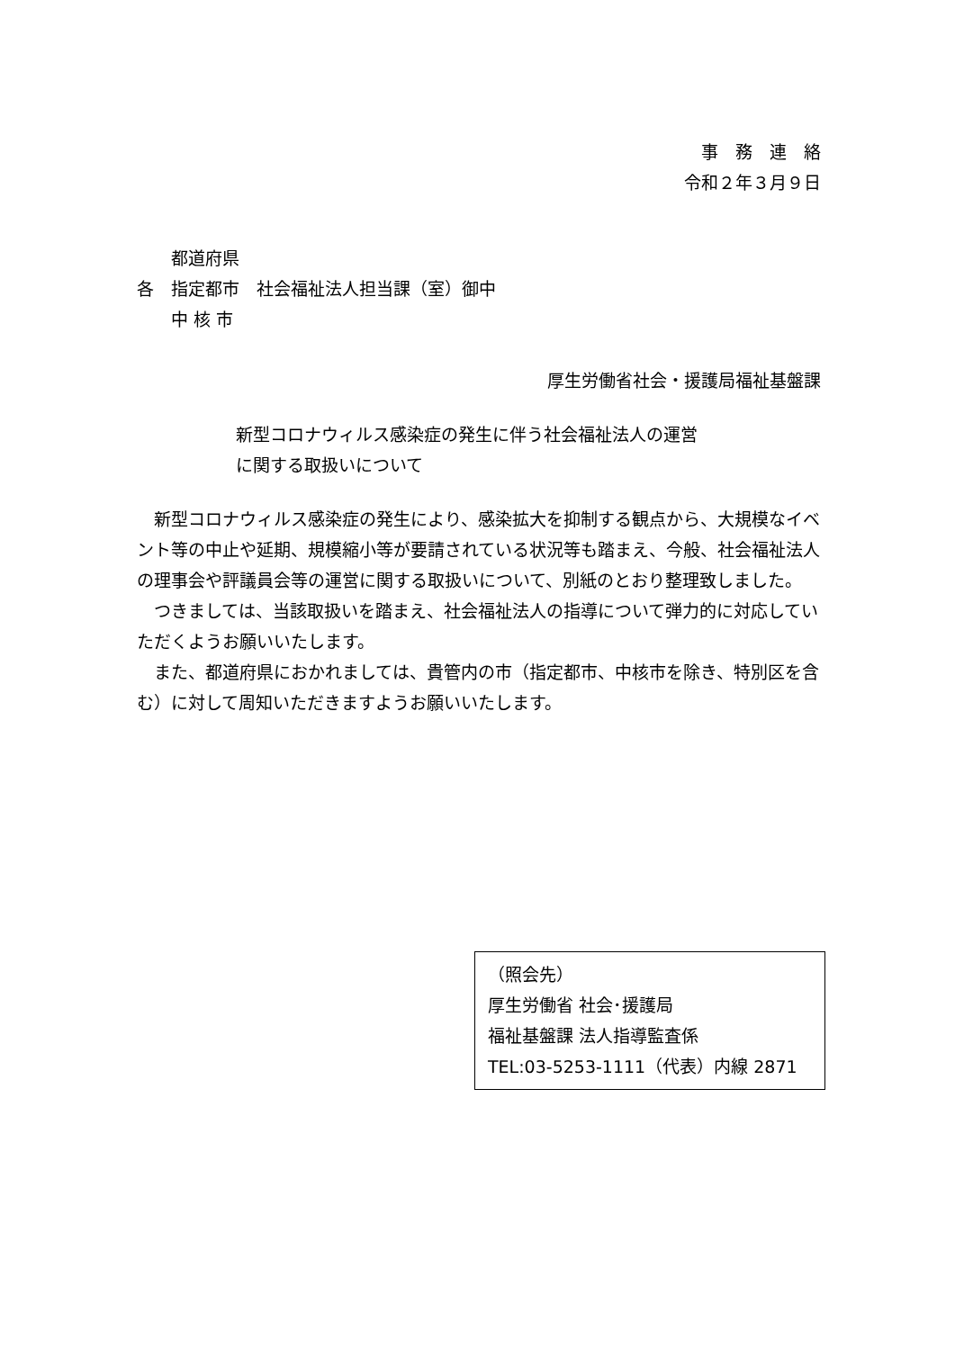事　務　連　絡
令和２年３月９日
　　都道府県
各　指定都市　社会福祉法人担当課（室）御中
　　中 核 市
厚生労働省社会・援護局福祉基盤課
新型コロナウィルス感染症の発生に伴う社会福祉法人の運営
に関する取扱いについて
　新型コロナウィルス感染症の発生により、感染拡大を抑制する観点から、大規模なイベント等の中止や延期、規模縮小等が要請されている状況等も踏まえ、今般、社会福祉法人の理事会や評議員会等の運営に関する取扱いについて、別紙のとおり整理致しました。
　つきましては、当該取扱いを踏まえ、社会福祉法人の指導について弾力的に対応していただくようお願いいたします。
　また、都道府県におかれましては、貴管内の市（指定都市、中核市を除き、特別区を含む）に対して周知いただきますようお願いいたします。
（照会先）
厚生労働省 社会･援護局
福祉基盤課 法人指導監査係
TEL:03-5253-1111（代表）内線 2871